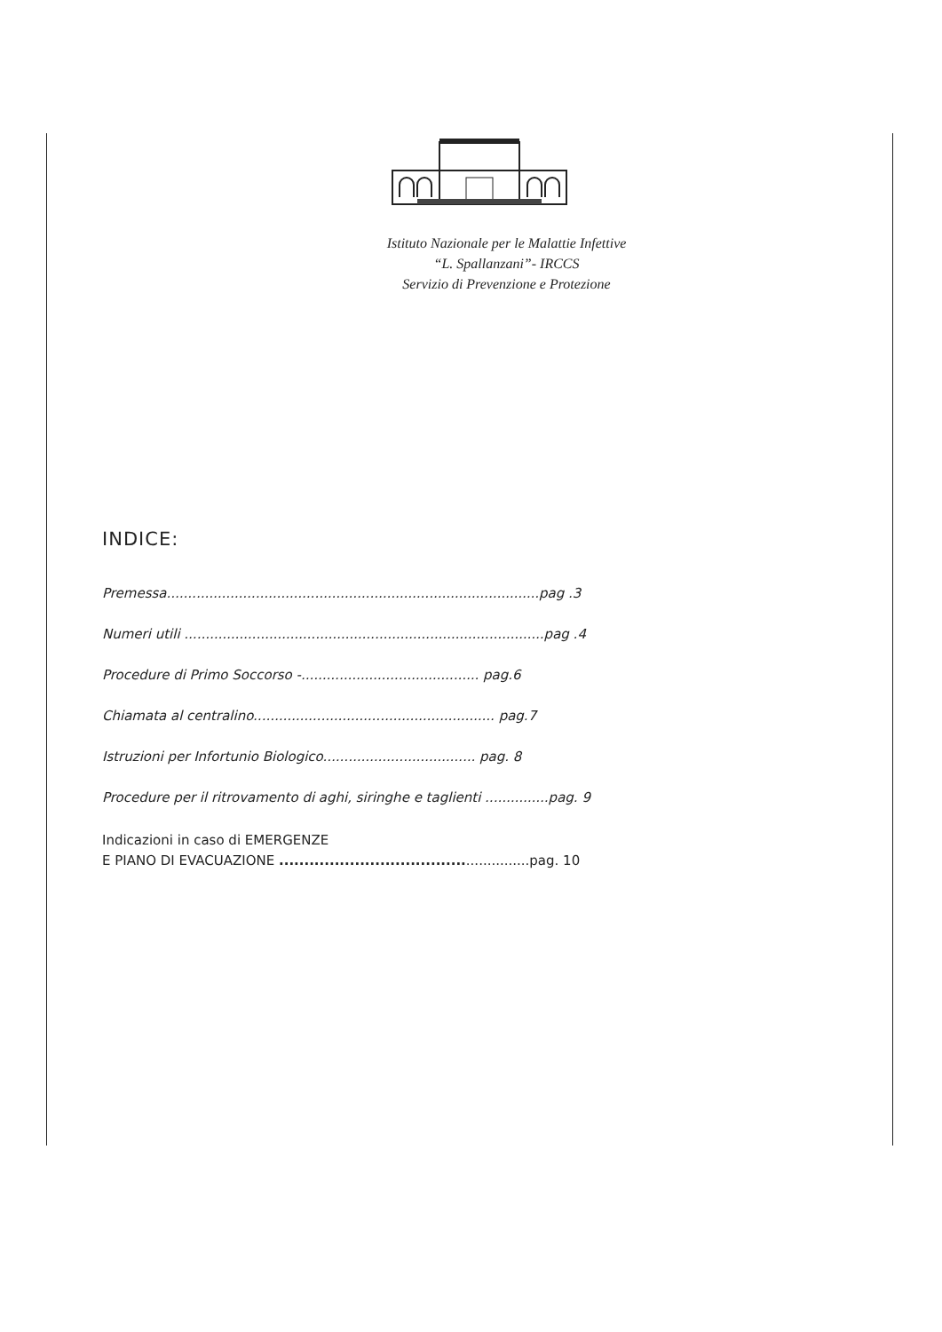Istituto Nazionale per le Malattie Infettive
“L. Spallanzani”- IRCCS
Servizio di Prevenzione e Protezione
INDICE:
Premessa........................................................................................pag .3
Numeri utili .....................................................................................pag .4
Procedure di Primo Soccorso -.......................................... pag.6
Chiamata al centralino......................................................... pag.7
Istruzioni per Infortunio Biologico.................................... pag. 8
Procedure per il ritrovamento di aghi, siringhe e taglienti ...............pag. 9
Indicazioni in caso di EMERGENZE
E PIANO DI EVACUAZIONE ....................................................pag. 10